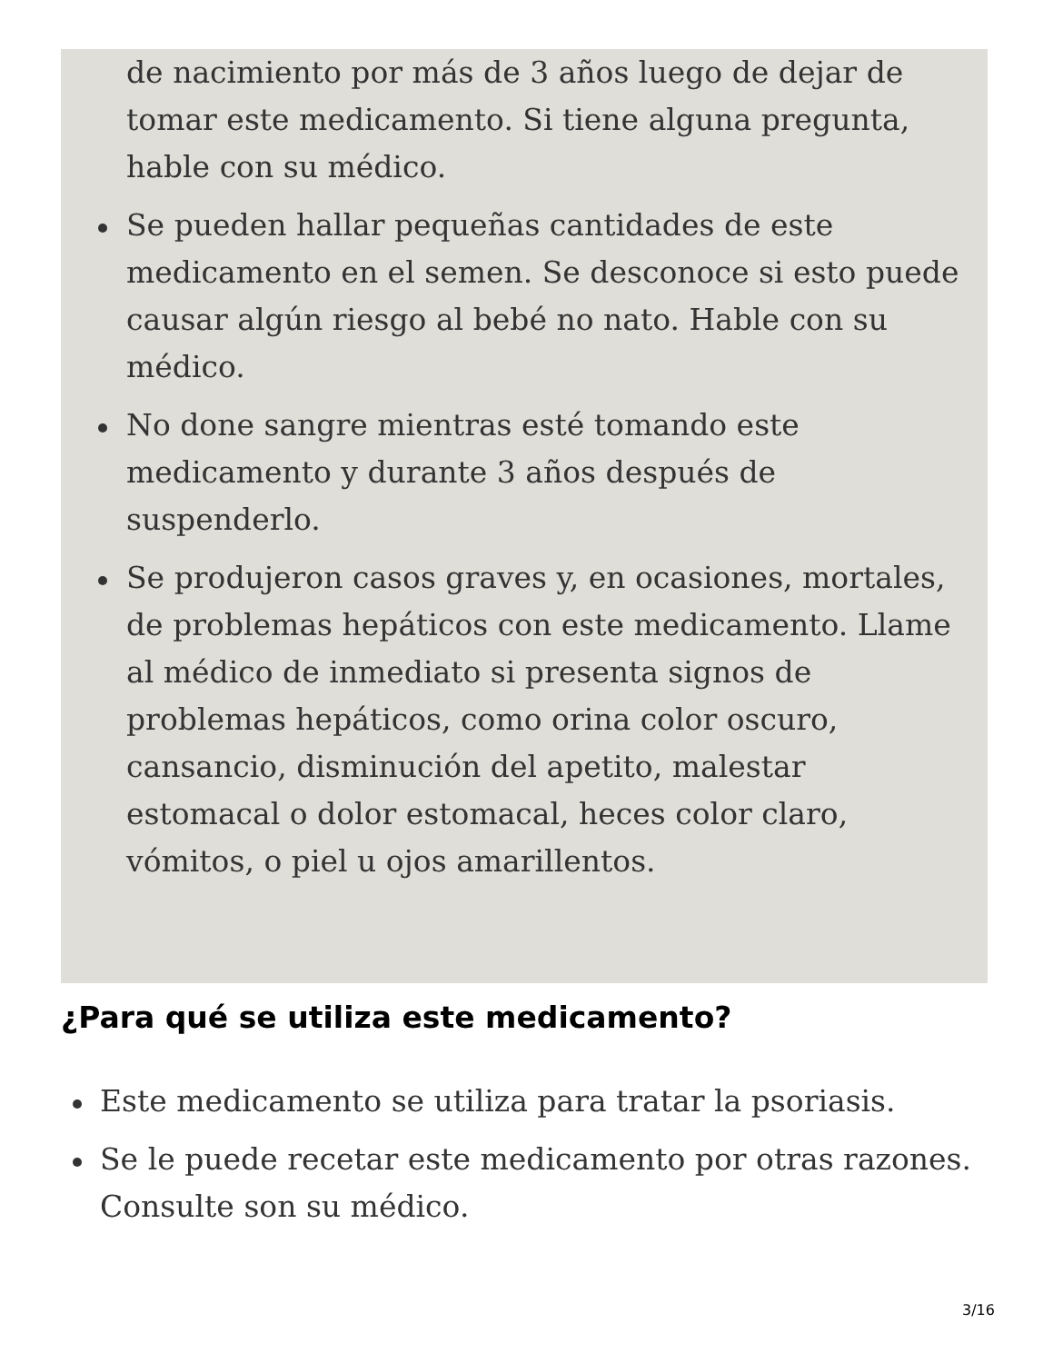de nacimiento por más de 3 años luego de dejar de tomar este medicamento. Si tiene alguna pregunta, hable con su médico.
Se pueden hallar pequeñas cantidades de este medicamento en el semen. Se desconoce si esto puede causar algún riesgo al bebé no nato. Hable con su médico.
No done sangre mientras esté tomando este medicamento y durante 3 años después de suspenderlo.
Se produjeron casos graves y, en ocasiones, mortales, de problemas hepáticos con este medicamento. Llame al médico de inmediato si presenta signos de problemas hepáticos, como orina color oscuro, cansancio, disminución del apetito, malestar estomacal o dolor estomacal, heces color claro, vómitos, o piel u ojos amarillentos.
¿Para qué se utiliza este medicamento?
Este medicamento se utiliza para tratar la psoriasis.
Se le puede recetar este medicamento por otras razones. Consulte son su médico.
3/16